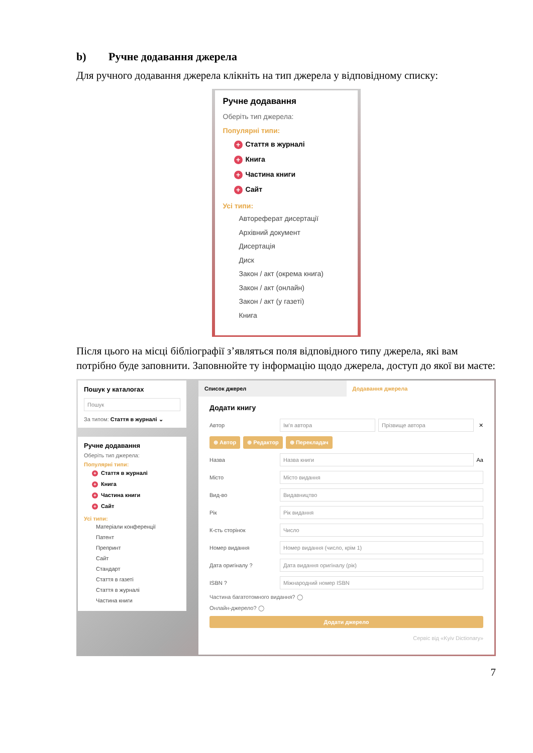b) Ручне додавання джерела
Для ручного додавання джерела клікніть на тип джерела у відповідному списку:
Ручне додавання
Оберіть тип джерела:
Популярні типи:
+ Стаття в журналі
+ Книга
+ Частина книги
+ Сайт
Усі типи:
Автореферат дисертації
Архівний документ
Дисертація
Диск
Закон / акт (окрема книга)
Закон / акт (онлайн)
Закон / акт (у газеті)
Книга
Після цього на місці бібліографії з’являться поля відповідного типу джерела, які вам потрібно буде заповнити. Заповнюйте ту інформацію щодо джерела, доступ до якої ви маєте:
Пошук у каталогах
Пошук
За типом: Стаття в журналі ⌄
Ручне додавання
Оберіть тип джерела:
Популярні типи:
+ Стаття в журналі
+ Книга
+ Частина книги
+ Сайт
Усі типи:
Матеріали конференції
Патент
Препринт
Сайт
Стандарт
Стаття в газеті
Стаття в журналі
Частина книги
Список джерел Додавання джерела
Додати книгу
Автор Ім’я автора Прізвище автора ✕
⊕ Автор ⊕ Редактор ⊕ Перекладач
Назва Назва книги Aa
Місто Місто видання
Вид-во Видавництво
Рік Рік видання
К-сть сторінок Число
Номер видання Номер видання (число, крім 1)
Дата оригіналу ? Дата видання оригіналу (рік)
ISBN ? Міжнародний номер ISBN
Частина багатотомного видання? ◯
Онлайн-джерело? ◯
Додати джерело
Сервіс від «Kyiv Dictionary»
7